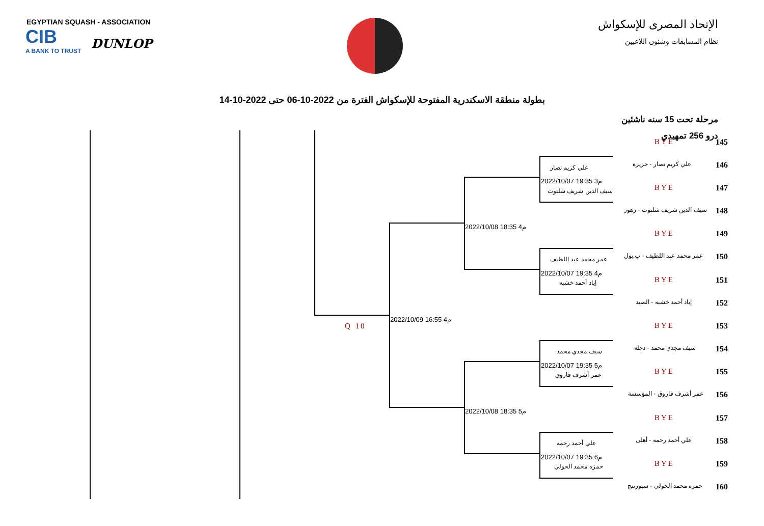EGYPTIAN SQUASH - ASSOCIATION
CIB A BANK TO TRUST DUNLOP
الإتحاد المصرى للإسكواش
نظام المسابقات وشئون اللاعبين
بطولة منطقة الاسكندرية المفتوحة للإسكواش الفترة من 2022-10-06 حتى 2022-10-14
مرحلة تحت 15 سنه ناشئين
درو 256 تمهيدي
Q 10
2022/10/09 16:55 4م
2022/10/08 18:35 4م
2022/10/08 18:35 5م
علي كريم نصار
2022/10/07 19:35 3م
سيف الدين شريف شلتوت
عمر محمد عبد اللطيف
2022/10/07 19:35 4م
إياد أحمد خشبه
سيف مجدي محمد
2022/10/07 19:35 5م
عمر أشرف فاروق
علي أحمد رحمه
2022/10/07 19:35 6م
حمزه محمد الخولي
BYE 145
علي كريم نصار - جزيرة 146
BYE 147
سيف الدين شريف شلتوت - زهور 148
BYE 149
عمر محمد عبد اللطيف - ب.بول 150
BYE 151
إياد أحمد خشبه - الصيد 152
BYE 153
سيف مجدي محمد - دجلة 154
BYE 155
عمر أشرف فاروق - المؤسسة 156
BYE 157
علي أحمد رحمه - أهلى 158
BYE 159
حمزه محمد الخولي - سبورتنج 160